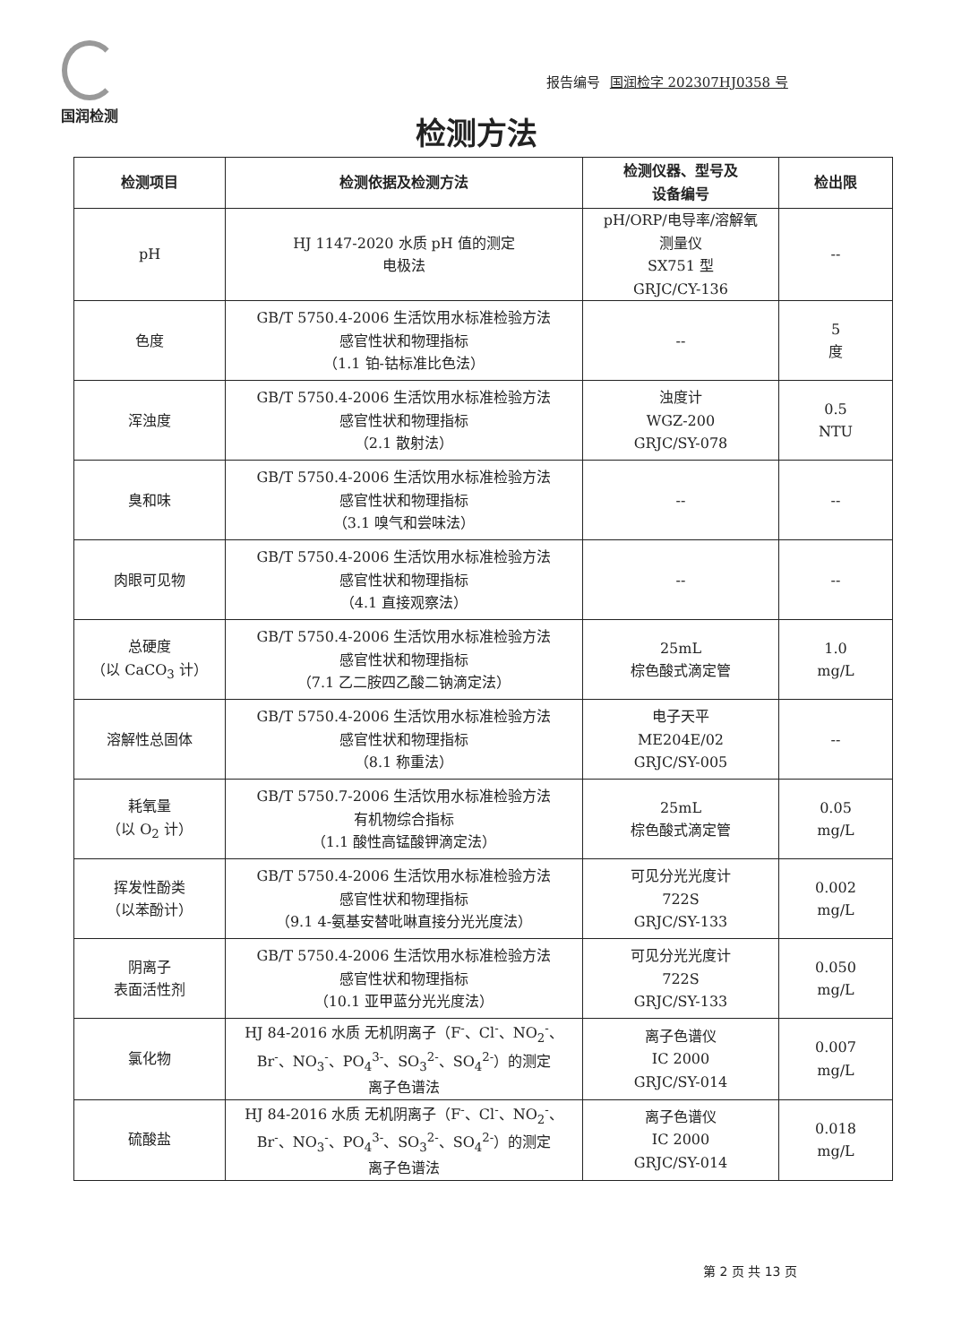国润检测
报告编号 国润检字 202307HJ0358 号
检测方法
| 检测项目 | 检测依据及检测方法 | 检测仪器、型号及 设备编号 | 检出限 |
| --- | --- | --- | --- |
| pH | HJ 1147-2020 水质 pH 值的测定 电极法 | pH/ORP/电导率/溶解氧 测量仪 SX751 型 GRJC/CY-136 | -- |
| 色度 | GB/T 5750.4-2006 生活饮用水标准检验方法 感官性状和物理指标 （1.1 铂-钴标准比色法） | -- | 5 度 |
| 浑浊度 | GB/T 5750.4-2006 生活饮用水标准检验方法 感官性状和物理指标 （2.1 散射法） | 浊度计 WGZ-200 GRJC/SY-078 | 0.5 NTU |
| 臭和味 | GB/T 5750.4-2006 生活饮用水标准检验方法 感官性状和物理指标 （3.1 嗅气和尝味法） | -- | -- |
| 肉眼可见物 | GB/T 5750.4-2006 生活饮用水标准检验方法 感官性状和物理指标 （4.1 直接观察法） | -- | -- |
| 总硬度 （以 CaCO<sub>3</sub> 计） | GB/T 5750.4-2006 生活饮用水标准检验方法 感官性状和物理指标 （7.1 乙二胺四乙酸二钠滴定法） | 25mL 棕色酸式滴定管 | 1.0 mg/L |
| 溶解性总固体 | GB/T 5750.4-2006 生活饮用水标准检验方法 感官性状和物理指标 （8.1 称重法） | 电子天平 ME204E/02 GRJC/SY-005 | -- |
| 耗氧量 （以 O<sub>2</sub> 计） | GB/T 5750.7-2006 生活饮用水标准检验方法 有机物综合指标 （1.1 酸性高锰酸钾滴定法） | 25mL 棕色酸式滴定管 | 0.05 mg/L |
| 挥发性酚类 （以苯酚计） | GB/T 5750.4-2006 生活饮用水标准检验方法 感官性状和物理指标 （9.1 4-氨基安替吡啉直接分光光度法） | 可见分光光度计 722S GRJC/SY-133 | 0.002 mg/L |
| 阴离子 表面活性剂 | GB/T 5750.4-2006 生活饮用水标准检验方法 感官性状和物理指标 （10.1 亚甲蓝分光光度法） | 可见分光光度计 722S GRJC/SY-133 | 0.050 mg/L |
| 氯化物 | HJ 84-2016 水质 无机阴离子（F<sup>-</sup>、Cl<sup>-</sup>、NO<sub>2</sub><sup>-</sup>、 Br<sup>-</sup>、NO<sub>3</sub><sup>-</sup>、PO<sub>4</sub><sup>3-</sup>、SO<sub>3</sub><sup>2-</sup>、SO<sub>4</sub><sup>2-</sup>）的测定 离子色谱法 | 离子色谱仪 IC 2000 GRJC/SY-014 | 0.007 mg/L |
| 硫酸盐 | HJ 84-2016 水质 无机阴离子（F<sup>-</sup>、Cl<sup>-</sup>、NO<sub>2</sub><sup>-</sup>、 Br<sup>-</sup>、NO<sub>3</sub><sup>-</sup>、PO<sub>4</sub><sup>3-</sup>、SO<sub>3</sub><sup>2-</sup>、SO<sub>4</sub><sup>2-</sup>）的测定 离子色谱法 | 离子色谱仪 IC 2000 GRJC/SY-014 | 0.018 mg/L |
第 2 页 共 13 页